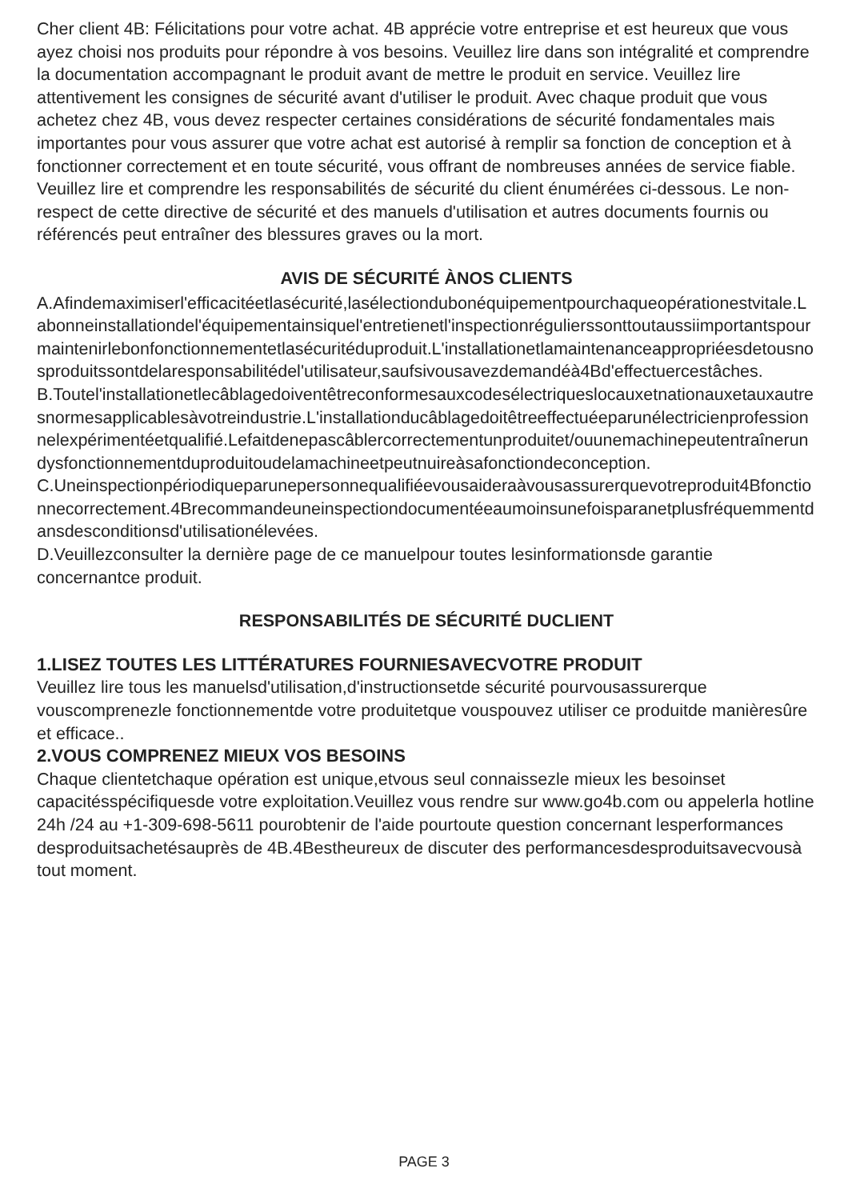Cher client 4B: Félicitations pour votre achat. 4B apprécie votre entreprise et est heureux que vous ayez choisi nos produits pour répondre à vos besoins. Veuillez lire dans son intégralité et comprendre la documentation accompagnant le produit avant de mettre le produit en service. Veuillez lire attentivement les consignes de sécurité avant d'utiliser le produit. Avec chaque produit que vous achetez chez 4B, vous devez respecter certaines considérations de sécurité fondamentales mais importantes pour vous assurer que votre achat est autorisé à remplir sa fonction de conception et à fonctionner correctement et en toute sécurité, vous offrant de nombreuses années de service fiable. Veuillez lire et comprendre les responsabilités de sécurité du client énumérées ci-dessous. Le non-respect de cette directive de sécurité et des manuels d'utilisation et autres documents fournis ou référencés peut entraîner des blessures graves ou la mort.
AVIS DE SÉCURITÉ ÀNOS CLIENTS
A.Afindemaximiserl'efficacitéetlasécurité,lasélectiondubonéquipementpourchaqueopérationestvitale.Labonneinstallationdel'équipementainsiquel'entretienetl'inspectionrégulierssonttoutaussiimportantspourmaintenirlebonfonctionnementetlasécuritéduproduit.L'installationetlamaintenanceappropriéesdetousnosproduitssontdelaresponsabilitédel'utilisateur,saufsivousavezdemandéà4Bd'effectuercestâches.
B.Toutel'installationetlecâblagedoiventêtreconformesauxcodesélectriqueslocauxetnationauxetauxautresnormesapplicablesàvotreindustrie.L'installationducâblagedoitêtreeffectuéeparunélectricienprofessionnelexpérimentéetqualifié.Lefaitdenepascâblercorrectementunproduitet/ouunemachinepeutentraînerundysfonctionnementduproduitoudelamachineetpeutnuireàsafonctiondeconception.
C.Uneinspectionpériodiqueparunepersonnequalifiéevousaideraàvousassurerquevotreproduit4Bfonctionnecorrectement.4Brecommandeuneinspectiondocumentéeaumoinsunefoisparanetplusfréquemmentdansdesconditionsd'utilisationélevées.
D.Veuillezconsulter la dernière page de ce manuelpour toutes lesinformationsde garantie concernantce produit.
RESPONSABILITÉS DE SÉCURITÉ DUCLIENT
1.LISEZ TOUTES LES LITTÉRATURES FOURNIESAVECVOTRE PRODUIT
Veuillez lire tous les manuelsd'utilisation,d'instructionsetde sécurité pourvousassurerque vouscomprenezle fonctionnementde votre produitetque vouspouvez utiliser ce produitde manièresûre et efficace..
2.VOUS COMPRENEZ MIEUX VOS BESOINS
Chaque clientetchaque opération est unique,etvous seul connaissezle mieux les besoinset capacitésspécifiquesde votre exploitation.Veuillez vous rendre sur www.go4b.com ou appelerla hotline 24h /24 au +1-309-698-5611 pourobtenir de l'aide pourtoute question concernant lesperformances desproduitsachetésauprès de 4B.4Bestheureux de discuter des performancesdesproduitsavecvousà tout moment.
PAGE 3